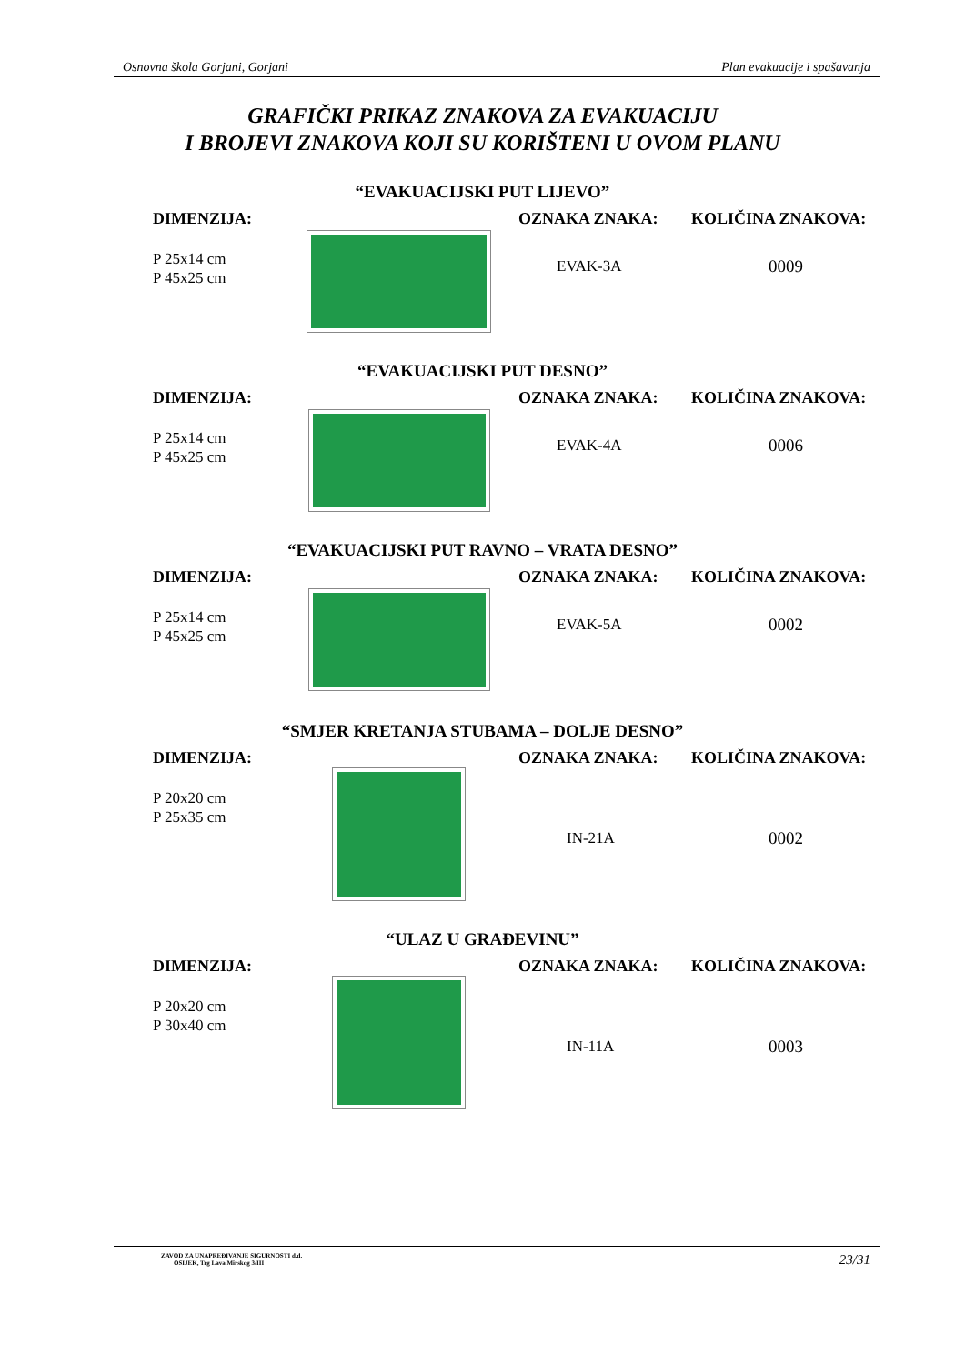Osnovna škola Gorjani, Gorjani Plan evakuacije i spašavanja
GRAFIČKI PRIKAZ ZNAKOVA ZA EVAKUACIJU
I BROJEVI ZNAKOVA KOJI SU KORIŠTENI U OVOM PLANU
“EVAKUACIJSKI PUT LIJEVO”
DIMENZIJA:
P 25x14 cm
P 45x25 cm
OZNAKA ZNAKA: KOLIČINA ZNAKOVA:
EVAK-3A 0009
“EVAKUACIJSKI PUT DESNO”
DIMENZIJA:
P 25x14 cm
P 45x25 cm
OZNAKA ZNAKA: KOLIČINA ZNAKOVA:
EVAK-4A 0006
“EVAKUACIJSKI PUT RAVNO – VRATA DESNO”
DIMENZIJA:
P 25x14 cm
P 45x25 cm
OZNAKA ZNAKA: KOLIČINA ZNAKOVA:
EVAK-5A 0002
“SMJER KRETANJA STUBAMA – DOLJE DESNO”
DIMENZIJA:
P 20x20 cm
P 25x35 cm
OZNAKA ZNAKA: KOLIČINA ZNAKOVA:
IN-21A 0002
“ULAZ U GRAĐEVINU”
DIMENZIJA:
P 20x20 cm
P 30x40 cm
OZNAKA ZNAKA: KOLIČINA ZNAKOVA:
IN-11A 0003
ZAVOD ZA UNAPREĐIVANJE SIGURNOSTI d.d.
OSIJEK, Trg Lava Mirskog 3/III
23/31